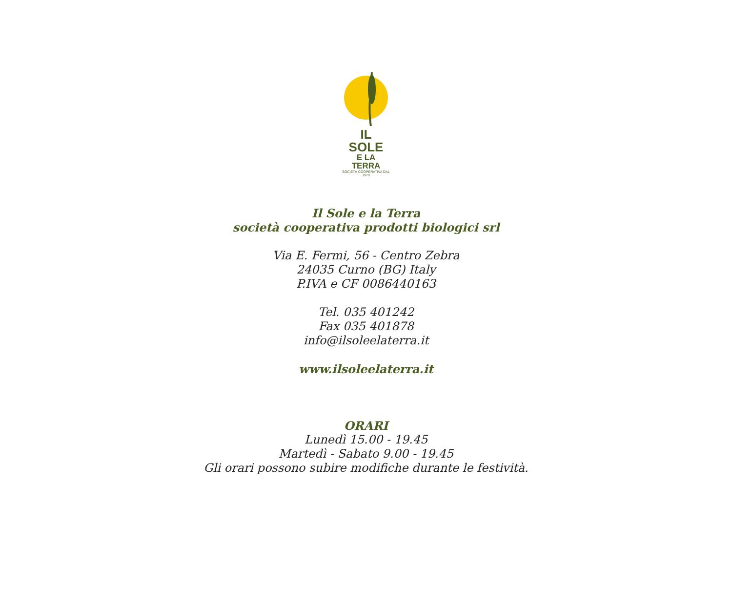IL SOLE
E LA TERRA
SOCIETÀ COOPERATIVA DAL 1979
Il Sole e la Terra
società cooperativa prodotti biologici srl
Via E. Fermi, 56 - Centro Zebra
24035 Curno (BG) Italy
P.IVA e CF 0086440163
Tel. 035 401242
Fax 035 401878
info@ilsoleelaterra.it
www.ilsoleelaterra.it
ORARI
Lunedì 15.00 - 19.45
Martedì - Sabato 9.00 - 19.45
Gli orari possono subire modifiche durante le festività.